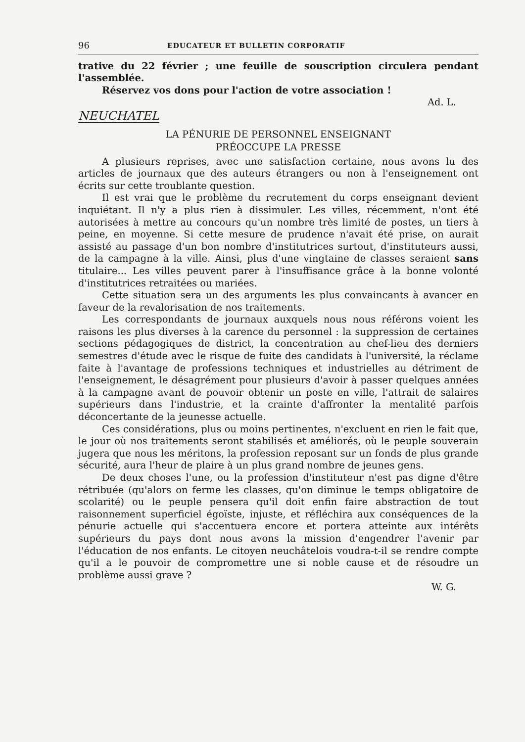96 EDUCATEUR ET BULLETIN CORPORATIF
trative du 22 février ; une feuille de souscription circulera pendant l'assemblée.
Réservez vos dons pour l'action de votre association !
Ad. L.
NEUCHATEL
LA PÉNURIE DE PERSONNEL ENSEIGNANT
PRÉOCCUPE LA PRESSE
A plusieurs reprises, avec une satisfaction certaine, nous avons lu des articles de journaux que des auteurs étrangers ou non à l'enseignement ont écrits sur cette troublante question.
Il est vrai que le problème du recrutement du corps enseignant devient inquiétant. Il n'y a plus rien à dissimuler. Les villes, récemment, n'ont été autorisées à mettre au concours qu'un nombre très limité de postes, un tiers à peine, en moyenne. Si cette mesure de prudence n'avait été prise, on aurait assisté au passage d'un bon nombre d'institutrices surtout, d'instituteurs aussi, de la campagne à la ville. Ainsi, plus d'une vingtaine de classes seraient sans titulaire... Les villes peuvent parer à l'insuffisance grâce à la bonne volonté d'institutrices retraitées ou mariées.
Cette situation sera un des arguments les plus convaincants à avancer en faveur de la revalorisation de nos traitements.
Les correspondants de journaux auxquels nous nous référons voient les raisons les plus diverses à la carence du personnel : la suppression de certaines sections pédagogiques de district, la concentration au chef-lieu des derniers semestres d'étude avec le risque de fuite des candidats à l'université, la réclame faite à l'avantage de professions techniques et industrielles au détriment de l'enseignement, le désagrément pour plusieurs d'avoir à passer quelques années à la campagne avant de pouvoir obtenir un poste en ville, l'attrait de salaires supérieurs dans l'industrie, et la crainte d'affronter la mentalité parfois déconcertante de la jeunesse actuelle.
Ces considérations, plus ou moins pertinentes, n'excluent en rien le fait que, le jour où nos traitements seront stabilisés et améliorés, où le peuple souverain jugera que nous les méritons, la profession reposant sur un fonds de plus grande sécurité, aura l'heur de plaire à un plus grand nombre de jeunes gens.
De deux choses l'une, ou la profession d'instituteur n'est pas digne d'être rétribuée (qu'alors on ferme les classes, qu'on diminue le temps obligatoire de scolarité) ou le peuple pensera qu'il doit enfin faire abstraction de tout raisonnement superficiel égoïste, injuste, et réfléchira aux conséquences de la pénurie actuelle qui s'accentuera encore et portera atteinte aux intérêts supérieurs du pays dont nous avons la mission d'engendrer l'avenir par l'éducation de nos enfants. Le citoyen neuchâtelois voudra-t-il se rendre compte qu'il a le pouvoir de compromettre une si noble cause et de résoudre un problème aussi grave ?
W. G.